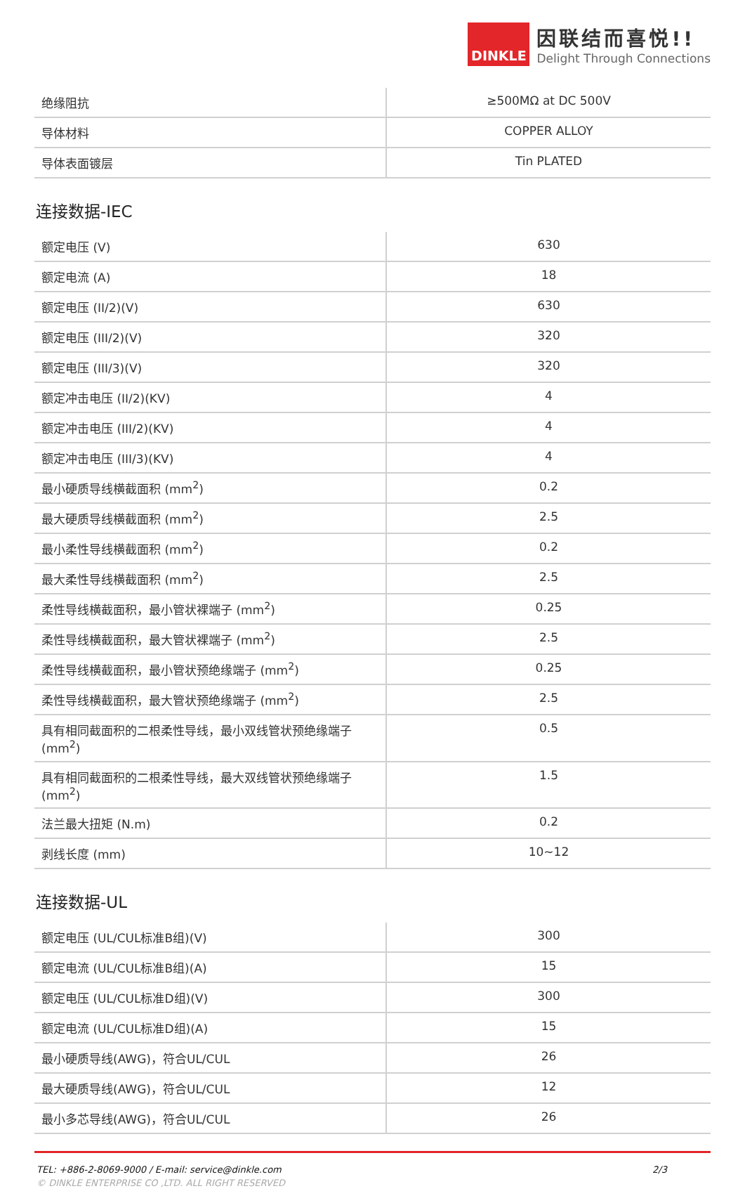DINKLE
因联结而喜悦!!
Delight Through Connections
| 绝缘阻抗 | ≥500MΩ at DC 500V |
| 导体材料 | COPPER ALLOY |
| 导体表面镀层 | Tin PLATED |
连接数据-IEC
| 额定电压 (V) | 630 |
| 额定电流 (A) | 18 |
| 额定电压 (II/2)(V) | 630 |
| 额定电压 (III/2)(V) | 320 |
| 额定电压 (III/3)(V) | 320 |
| 额定冲击电压 (II/2)(KV) | 4 |
| 额定冲击电压 (III/2)(KV) | 4 |
| 额定冲击电压 (III/3)(KV) | 4 |
| 最小硬质导线横截面积 (mm<sup>2</sup>) | 0.2 |
| 最大硬质导线横截面积 (mm<sup>2</sup>) | 2.5 |
| 最小柔性导线横截面积 (mm<sup>2</sup>) | 0.2 |
| 最大柔性导线横截面积 (mm<sup>2</sup>) | 2.5 |
| 柔性导线横截面积，最小管状裸端子 (mm<sup>2</sup>) | 0.25 |
| 柔性导线横截面积，最大管状裸端子 (mm<sup>2</sup>) | 2.5 |
| 柔性导线横截面积，最小管状预绝缘端子 (mm<sup>2</sup>) | 0.25 |
| 柔性导线横截面积，最大管状预绝缘端子 (mm<sup>2</sup>) | 2.5 |
| 具有相同截面积的二根柔性导线，最小双线管状预绝缘端子 (mm<sup>2</sup>) | 0.5 |
| 具有相同截面积的二根柔性导线，最大双线管状预绝缘端子 (mm<sup>2</sup>) | 1.5 |
| 法兰最大扭矩 (N.m) | 0.2 |
| 剥线长度 (mm) | 10~12 |
连接数据-UL
| 额定电压 (UL/CUL标准B组)(V) | 300 |
| 额定电流 (UL/CUL标准B组)(A) | 15 |
| 额定电压 (UL/CUL标准D组)(V) | 300 |
| 额定电流 (UL/CUL标准D组)(A) | 15 |
| 最小硬质导线(AWG)，符合UL/CUL | 26 |
| 最大硬质导线(AWG)，符合UL/CUL | 12 |
| 最小多芯导线(AWG)，符合UL/CUL | 26 |
TEL: +886-2-8069-9000 / E-mail: service@dinkle.com 2/3
© DINKLE ENTERPRISE CO ,LTD. ALL RIGHT RESERVED